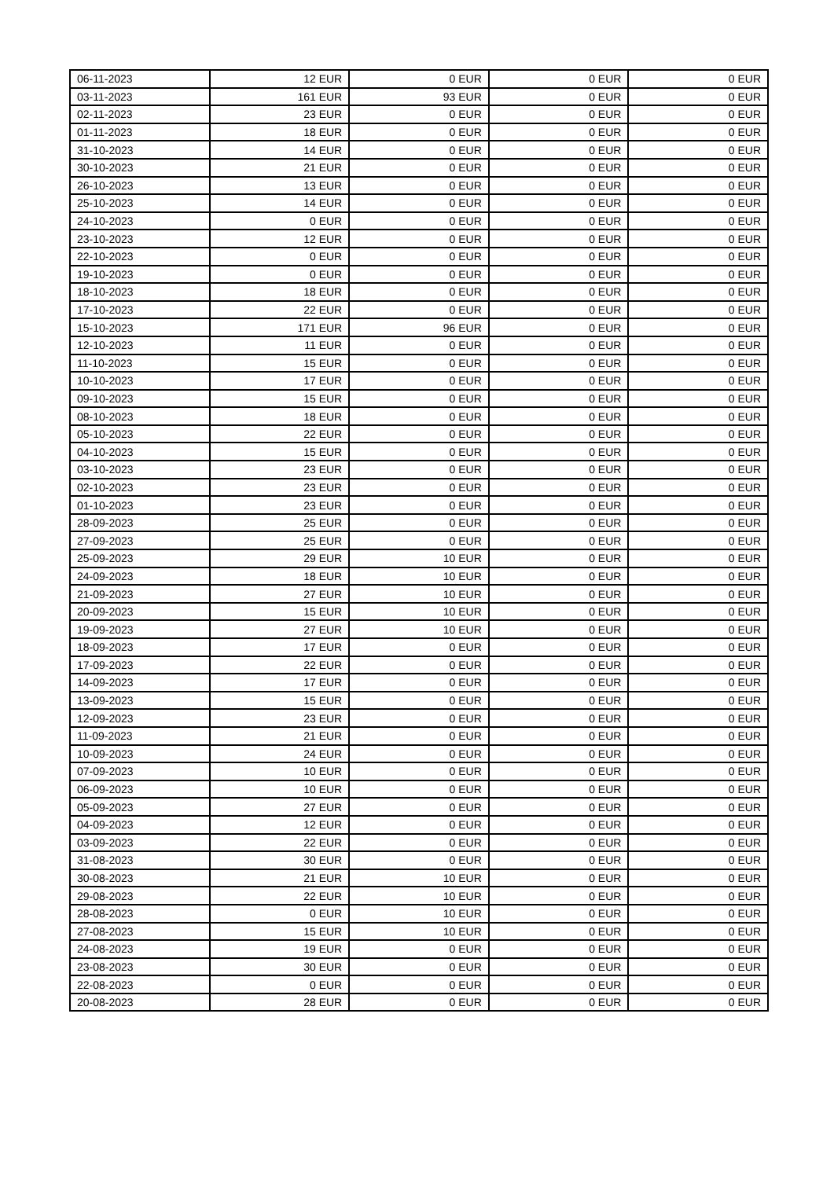| 06-11-2023 | 12 EUR | 0 EUR | 0 EUR | 0 EUR |
| 03-11-2023 | 161 EUR | 93 EUR | 0 EUR | 0 EUR |
| 02-11-2023 | 23 EUR | 0 EUR | 0 EUR | 0 EUR |
| 01-11-2023 | 18 EUR | 0 EUR | 0 EUR | 0 EUR |
| 31-10-2023 | 14 EUR | 0 EUR | 0 EUR | 0 EUR |
| 30-10-2023 | 21 EUR | 0 EUR | 0 EUR | 0 EUR |
| 26-10-2023 | 13 EUR | 0 EUR | 0 EUR | 0 EUR |
| 25-10-2023 | 14 EUR | 0 EUR | 0 EUR | 0 EUR |
| 24-10-2023 | 0 EUR | 0 EUR | 0 EUR | 0 EUR |
| 23-10-2023 | 12 EUR | 0 EUR | 0 EUR | 0 EUR |
| 22-10-2023 | 0 EUR | 0 EUR | 0 EUR | 0 EUR |
| 19-10-2023 | 0 EUR | 0 EUR | 0 EUR | 0 EUR |
| 18-10-2023 | 18 EUR | 0 EUR | 0 EUR | 0 EUR |
| 17-10-2023 | 22 EUR | 0 EUR | 0 EUR | 0 EUR |
| 15-10-2023 | 171 EUR | 96 EUR | 0 EUR | 0 EUR |
| 12-10-2023 | 11 EUR | 0 EUR | 0 EUR | 0 EUR |
| 11-10-2023 | 15 EUR | 0 EUR | 0 EUR | 0 EUR |
| 10-10-2023 | 17 EUR | 0 EUR | 0 EUR | 0 EUR |
| 09-10-2023 | 15 EUR | 0 EUR | 0 EUR | 0 EUR |
| 08-10-2023 | 18 EUR | 0 EUR | 0 EUR | 0 EUR |
| 05-10-2023 | 22 EUR | 0 EUR | 0 EUR | 0 EUR |
| 04-10-2023 | 15 EUR | 0 EUR | 0 EUR | 0 EUR |
| 03-10-2023 | 23 EUR | 0 EUR | 0 EUR | 0 EUR |
| 02-10-2023 | 23 EUR | 0 EUR | 0 EUR | 0 EUR |
| 01-10-2023 | 23 EUR | 0 EUR | 0 EUR | 0 EUR |
| 28-09-2023 | 25 EUR | 0 EUR | 0 EUR | 0 EUR |
| 27-09-2023 | 25 EUR | 0 EUR | 0 EUR | 0 EUR |
| 25-09-2023 | 29 EUR | 10 EUR | 0 EUR | 0 EUR |
| 24-09-2023 | 18 EUR | 10 EUR | 0 EUR | 0 EUR |
| 21-09-2023 | 27 EUR | 10 EUR | 0 EUR | 0 EUR |
| 20-09-2023 | 15 EUR | 10 EUR | 0 EUR | 0 EUR |
| 19-09-2023 | 27 EUR | 10 EUR | 0 EUR | 0 EUR |
| 18-09-2023 | 17 EUR | 0 EUR | 0 EUR | 0 EUR |
| 17-09-2023 | 22 EUR | 0 EUR | 0 EUR | 0 EUR |
| 14-09-2023 | 17 EUR | 0 EUR | 0 EUR | 0 EUR |
| 13-09-2023 | 15 EUR | 0 EUR | 0 EUR | 0 EUR |
| 12-09-2023 | 23 EUR | 0 EUR | 0 EUR | 0 EUR |
| 11-09-2023 | 21 EUR | 0 EUR | 0 EUR | 0 EUR |
| 10-09-2023 | 24 EUR | 0 EUR | 0 EUR | 0 EUR |
| 07-09-2023 | 10 EUR | 0 EUR | 0 EUR | 0 EUR |
| 06-09-2023 | 10 EUR | 0 EUR | 0 EUR | 0 EUR |
| 05-09-2023 | 27 EUR | 0 EUR | 0 EUR | 0 EUR |
| 04-09-2023 | 12 EUR | 0 EUR | 0 EUR | 0 EUR |
| 03-09-2023 | 22 EUR | 0 EUR | 0 EUR | 0 EUR |
| 31-08-2023 | 30 EUR | 0 EUR | 0 EUR | 0 EUR |
| 30-08-2023 | 21 EUR | 10 EUR | 0 EUR | 0 EUR |
| 29-08-2023 | 22 EUR | 10 EUR | 0 EUR | 0 EUR |
| 28-08-2023 | 0 EUR | 10 EUR | 0 EUR | 0 EUR |
| 27-08-2023 | 15 EUR | 10 EUR | 0 EUR | 0 EUR |
| 24-08-2023 | 19 EUR | 0 EUR | 0 EUR | 0 EUR |
| 23-08-2023 | 30 EUR | 0 EUR | 0 EUR | 0 EUR |
| 22-08-2023 | 0 EUR | 0 EUR | 0 EUR | 0 EUR |
| 20-08-2023 | 28 EUR | 0 EUR | 0 EUR | 0 EUR |